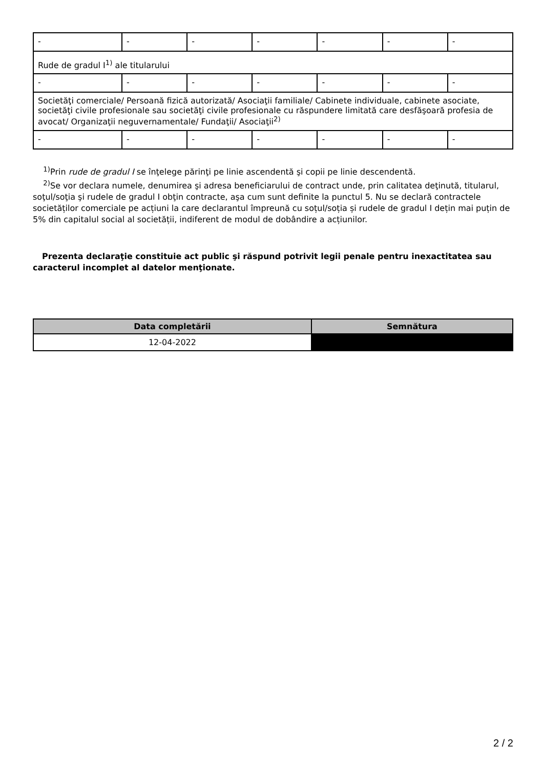| - | - | - | - | - | - | - |
| Rude de gradul I<sup>1)</sup> ale titularului | | | | | | |
| - | - | - | - | - | - | - |
| Societăţi comerciale/ Persoană fizică autorizată/ Asociaţii familiale/ Cabinete individuale, cabinete asociate, societăţi civile profesionale sau societăţi civile profesionale cu răspundere limitată care desfăşoară profesia de avocat/ Organizaţii neguvernamentale/ Fundaţii/ Asociaţii<sup>2)</sup> | | | | | | |
| - | - | - | - | - | - | - |
<sup>1)</sup> Prin rude de gradul I se înţelege părinţi pe linie ascendentă şi copii pe linie descendentă.
<sup>2)</sup> Se vor declara numele, denumirea şi adresa beneficiarului de contract unde, prin calitatea deţinută, titularul, soţul/soţia şi rudele de gradul I obţin contracte, aşa cum sunt definite la punctul 5. Nu se declară contractele societăților comerciale pe acțiuni la care declarantul împreună cu soțul/soția și rudele de gradul I dețin mai puțin de 5% din capitalul social al societății, indiferent de modul de dobândire a acțiunilor.
Prezenta declaraţie constituie act public şi răspund potrivit legii penale pentru inexactitatea sau caracterul incomplet al datelor menţionate.
| Data completării | Semnătura |
| --- | --- |
| 12-04-2022 | |
2 / 2